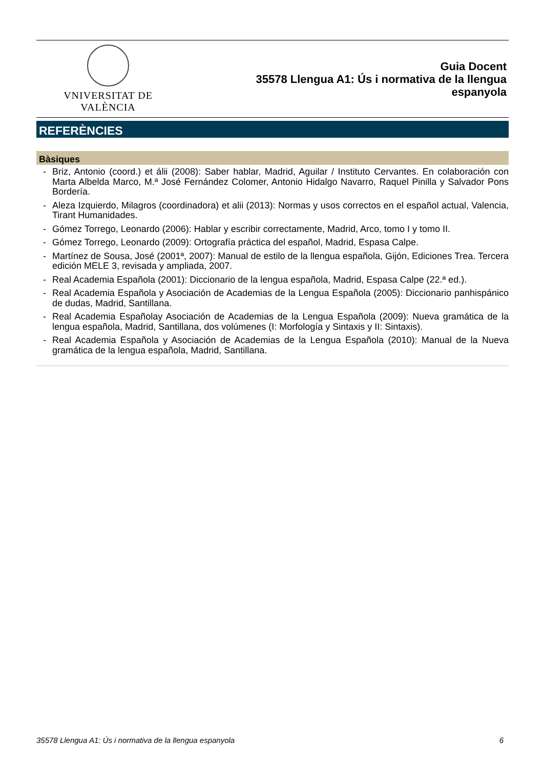VNIVERSITAT DE VALÈNCIA
Guia Docent
35578 Llengua A1: Ús i normativa de la llengua
espanyola
REFERÈNCIES
Bàsiques
- Briz, Antonio (coord.) et álii (2008): Saber hablar, Madrid, Aguilar / Instituto Cervantes. En colaboración con Marta Albelda Marco, M.ª José Fernández Colomer, Antonio Hidalgo Navarro, Raquel Pinilla y Salvador Pons Bordería.
- Aleza Izquierdo, Milagros (coordinadora) et alii (2013): Normas y usos correctos en el español actual, Valencia, Tirant Humanidades.
- Gómez Torrego, Leonardo (2006): Hablar y escribir correctamente, Madrid, Arco, tomo I y tomo II.
- Gómez Torrego, Leonardo (2009): Ortografía práctica del español, Madrid, Espasa Calpe.
- Martínez de Sousa, José (2001ª, 2007): Manual de estilo de la llengua española, Gijón, Ediciones Trea. Tercera edición MELE 3, revisada y ampliada, 2007.
- Real Academia Española (2001): Diccionario de la lengua española, Madrid, Espasa Calpe (22.ª ed.).
- Real Academia Española y Asociación de Academias de la Lengua Española (2005): Diccionario panhispánico de dudas, Madrid, Santillana.
- Real Academia Españolay Asociación de Academias de la Lengua Española (2009): Nueva gramática de la lengua española, Madrid, Santillana, dos volúmenes (I: Morfología y Sintaxis y II: Sintaxis).
- Real Academia Española y Asociación de Academias de la Lengua Española (2010): Manual de la Nueva gramática de la lengua española, Madrid, Santillana.
35578 Llengua A1: Ús i normativa de la llengua espanyola 6